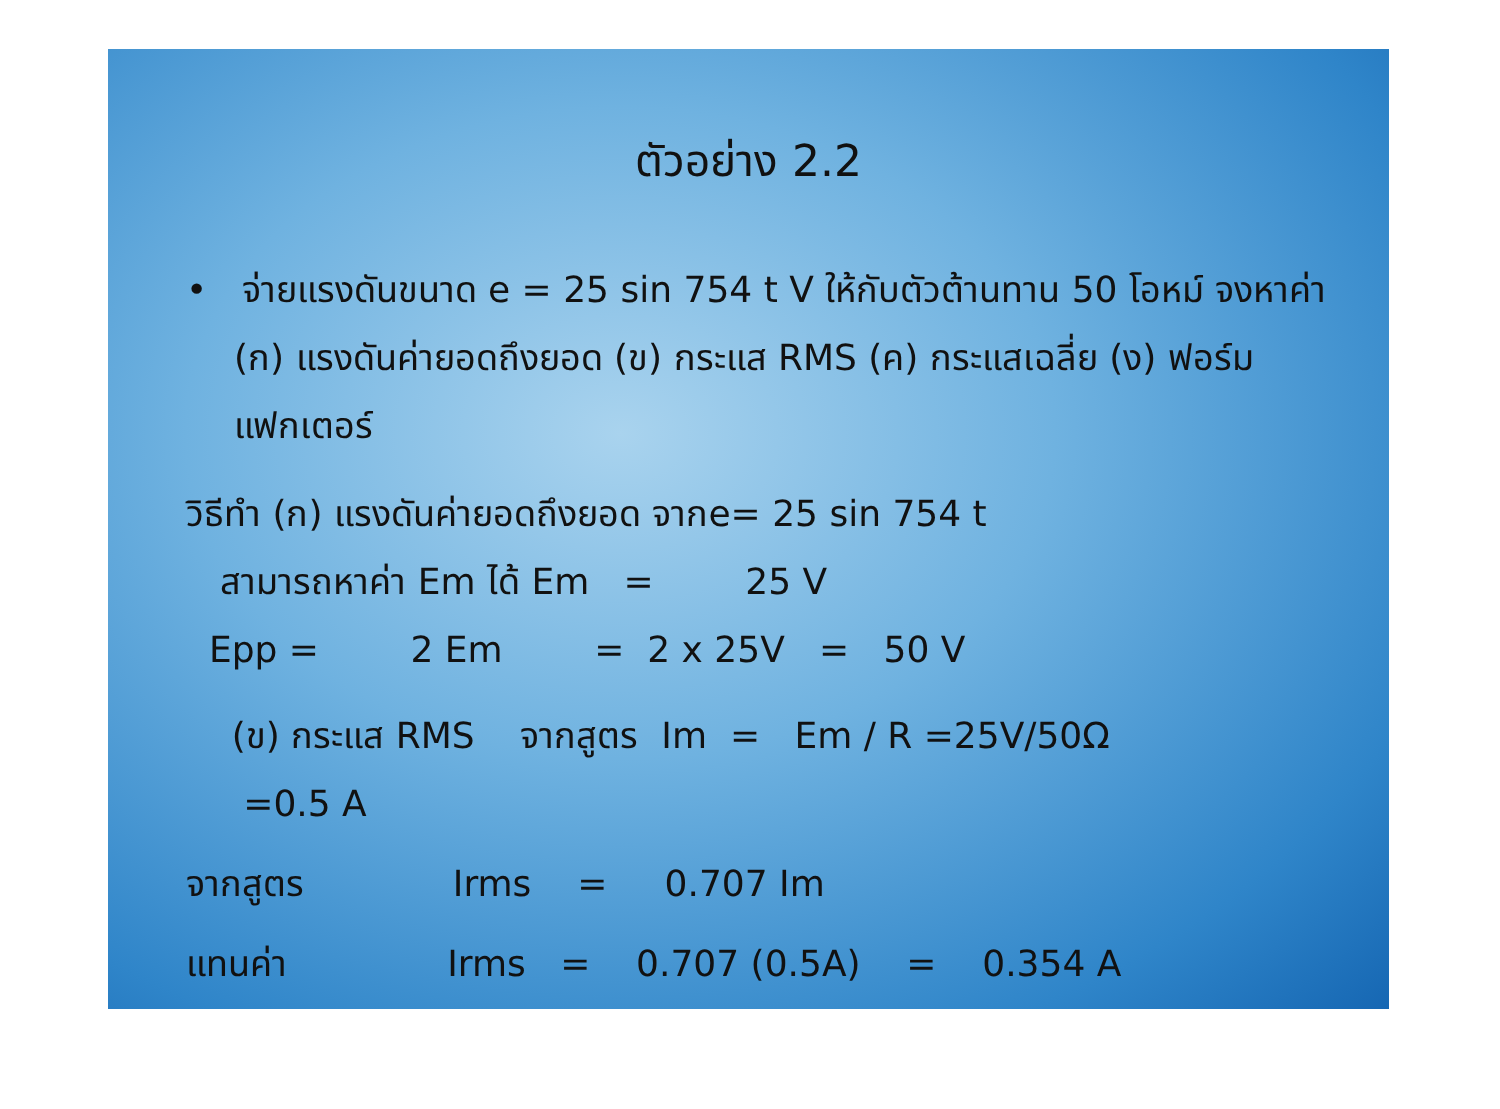ตัวอย่าง 2.2
• จ่ายแรงดันขนาด e = 25 sin 754 t V ให้กับตัวต้านทาน 50 โอหม์ จงหาค่า (ก) แรงดันค่ายอดถึงยอด (ข) กระแส RMS (ค) กระแสเฉลี่ย (ง) ฟอร์มแฟกเตอร์
วิธีทำ (ก) แรงดันค่ายอดถึงยอด จากe= 25 sin 754 t
สามารถหาค่า Em ได้ Em = 25 V
Epp = 2 Em = 2 x 25V = 50 V
(ข) กระแส RMS จากสูตร Im = Em / R =25V/50Ω
=0.5 A
จากสูตร Irms = 0.707 Im
แทนค่า Irms = 0.707 (0.5A) = 0.354 A